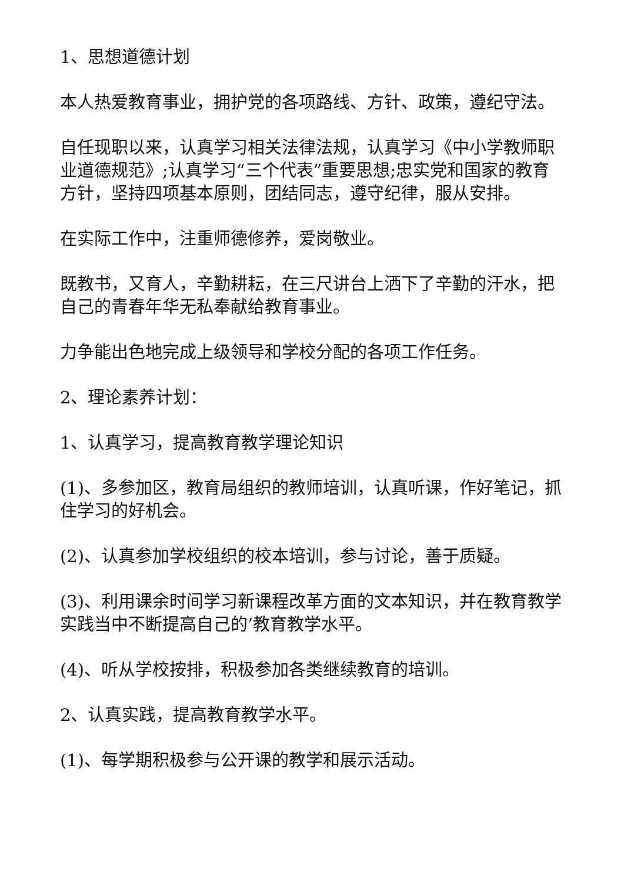1、思想道德计划
本人热爱教育事业，拥护党的各项路线、方针、政策，遵纪守法。
自任现职以来，认真学习相关法律法规，认真学习《中小学教师职业道德规范》;认真学习“三个代表”重要思想;忠实党和国家的教育方针，坚持四项基本原则，团结同志，遵守纪律，服从安排。
在实际工作中，注重师德修养，爱岗敬业。
既教书，又育人，辛勤耕耘，在三尺讲台上洒下了辛勤的汗水，把自己的青春年华无私奉献给教育事业。
力争能出色地完成上级领导和学校分配的各项工作任务。
2、理论素养计划：
1、认真学习，提高教育教学理论知识
(1)、多参加区，教育局组织的教师培训，认真听课，作好笔记，抓住学习的好机会。
(2)、认真参加学校组织的校本培训，参与讨论，善于质疑。
(3)、利用课余时间学习新课程改革方面的文本知识，并在教育教学实践当中不断提高自己的’教育教学水平。
(4)、听从学校按排，积极参加各类继续教育的培训。
2、认真实践，提高教育教学水平。
(1)、每学期积极参与公开课的教学和展示活动。